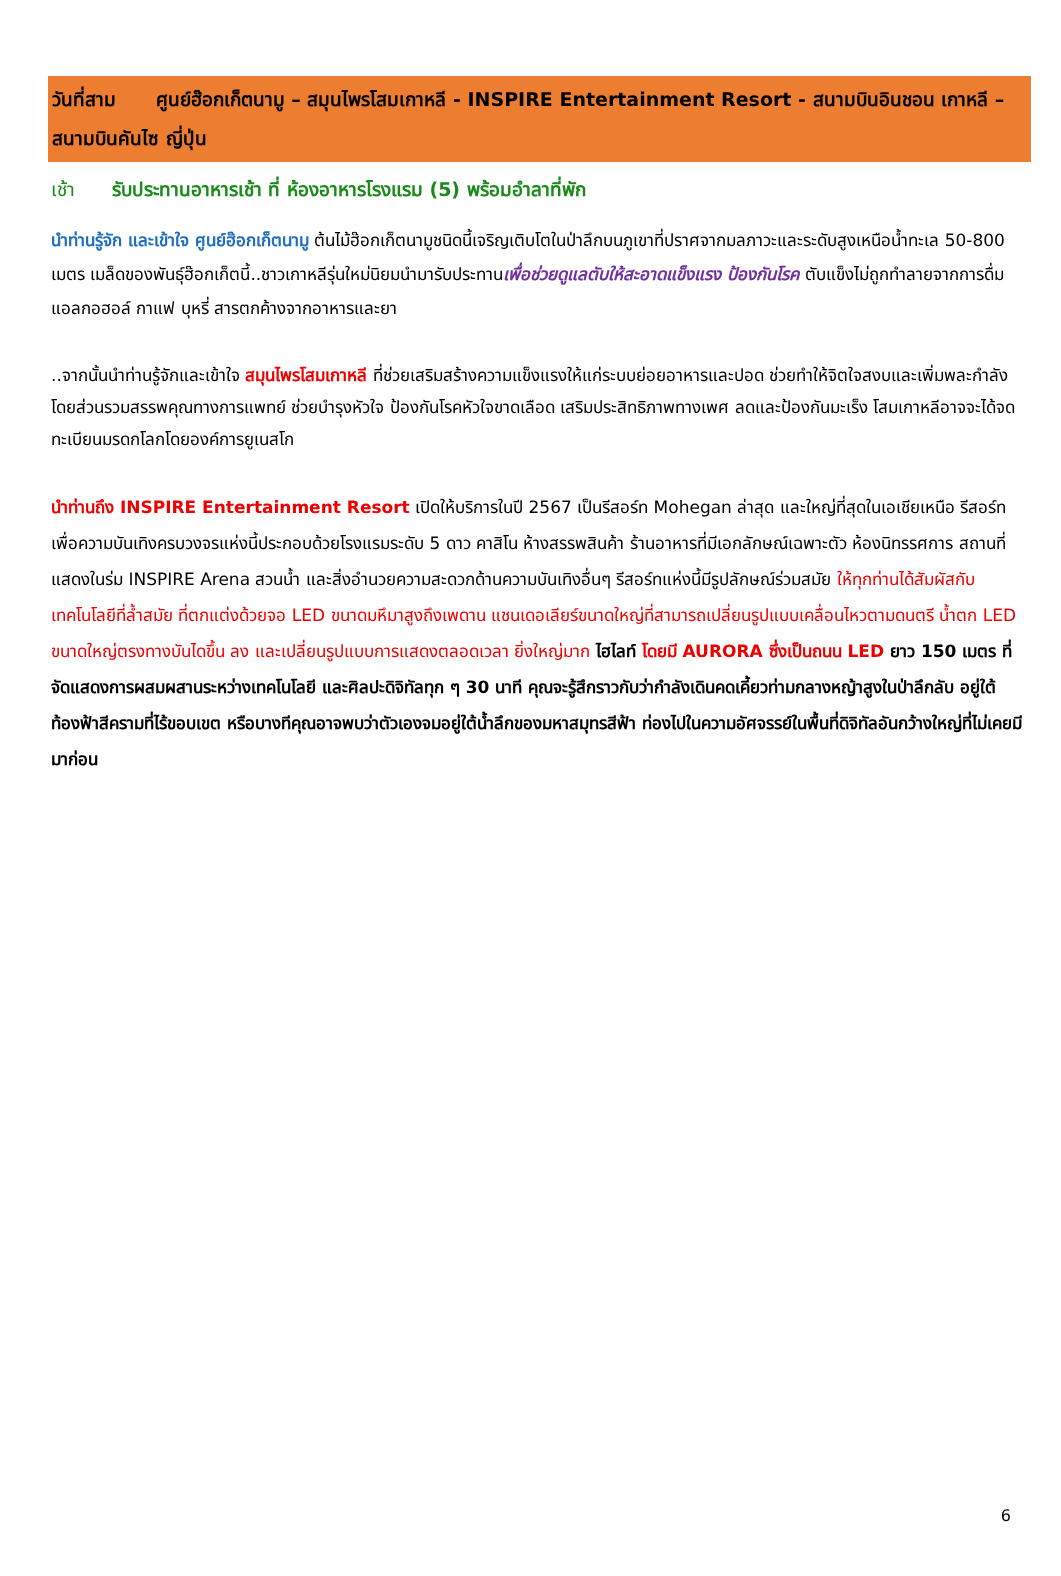วันที่สาม ศูนย์ฮ๊อกเก็ตนามู – สมุนไพรโสมเกาหลี - INSPIRE Entertainment Resort - สนามบินอินชอน เกาหลี – สนามบินคันไซ ญี่ปุ่น
เช้า รับประทานอาหารเช้า ที่ ห้องอาหารโรงแรม (5) พร้อมอำลาที่พัก
นำท่านรู้จัก และเข้าใจ ศูนย์ฮ๊อกเก็ตนามู ต้นไม้ฮ๊อกเก็ตนามูชนิดนี้เจริญเติบโตในป่าลึกบนภูเขาที่ปราศจากมลภาวะและระดับสูงเหนือน้ำทะเล 50-800 เมตร เมล็ดของพันธุ์ฮ๊อกเก็ตนี้..ชาวเกาหลีรุ่นใหม่นิยมนำมารับประทานเพื่อช่วยดูแลตับให้สะอาดแข็งแรง ป้องกันโรค ตับแข็งไม่ถูกทำลายจากการดื่มแอลกอฮอล์ กาแฟ บุหรี่ สารตกค้างจากอาหารและยา
..จากนั้นนำท่านรู้จักและเข้าใจ สมุนไพรโสมเกาหลี ที่ช่วยเสริมสร้างความแข็งแรงให้แก่ระบบย่อยอาหารและปอด ช่วยทำให้จิตใจสงบและเพิ่มพละกำลังโดยส่วนรวมสรรพคุณทางการแพทย์ ช่วยบำรุงหัวใจ ป้องกันโรคหัวใจขาดเลือด เสริมประสิทธิภาพทางเพศ ลดและป้องกันมะเร็ง โสมเกาหลีอาจจะได้จดทะเบียนมรดกโลกโดยองค์การยูเนสโก
นำท่านถึง INSPIRE Entertainment Resort เปิดให้บริการในปี 2567 เป็นรีสอร์ท Mohegan ล่าสุด และใหญ่ที่สุดในเอเชียเหนือ รีสอร์ทเพื่อความบันเทิงครบวงจรแห่งนี้ประกอบด้วยโรงแรมระดับ 5 ดาว คาสิโน ห้างสรรพสินค้า ร้านอาหารที่มีเอกลักษณ์เฉพาะตัว ห้องนิทรรศการ สถานที่แสดงในร่ม INSPIRE Arena สวนน้ำ และสิ่งอำนวยความสะดวกด้านความบันเทิงอื่นๆ รีสอร์ทแห่งนี้มีรูปลักษณ์ร่วมสมัย ให้ทุกท่านได้สัมผัสกับเทคโนโลยีที่ล้ำสมัย ที่ตกแต่งด้วยจอ LED ขนาดมหึมาสูงถึงเพดาน แชนเดอเลียร์ขนาดใหญ่ที่สามารถเปลี่ยนรูปแบบเคลื่อนไหวตามดนตรี น้ำตก LED ขนาดใหญ่ตรงทางบันไดขึ้น ลง และเปลี่ยนรูปแบบการแสดงตลอดเวลา ยิ่งใหญ่มาก ไฮไลท์ โดยมี AURORA ซึ่งเป็นถนน LED ยาว 150 เมตร ที่จัดแสดงการผสมผสานระหว่างเทคโนโลยี และศิลปะดิจิทัลทุก ๆ 30 นาที คุณจะรู้สึกราวกับว่ากำลังเดินคดเคี้ยวท่ามกลางหญ้าสูงในป่าลึกลับ อยู่ใต้ท้องฟ้าสีครามที่ไร้ขอบเขต หรือบางทีคุณอาจพบว่าตัวเองจมอยู่ใต้น้ำลึกของมหาสมุทรสีฟ้า ท่องไปในความอัศจรรย์ในพื้นที่ดิจิทัลอันกว้างใหญ่ที่ไม่เคยมีมาก่อน
6